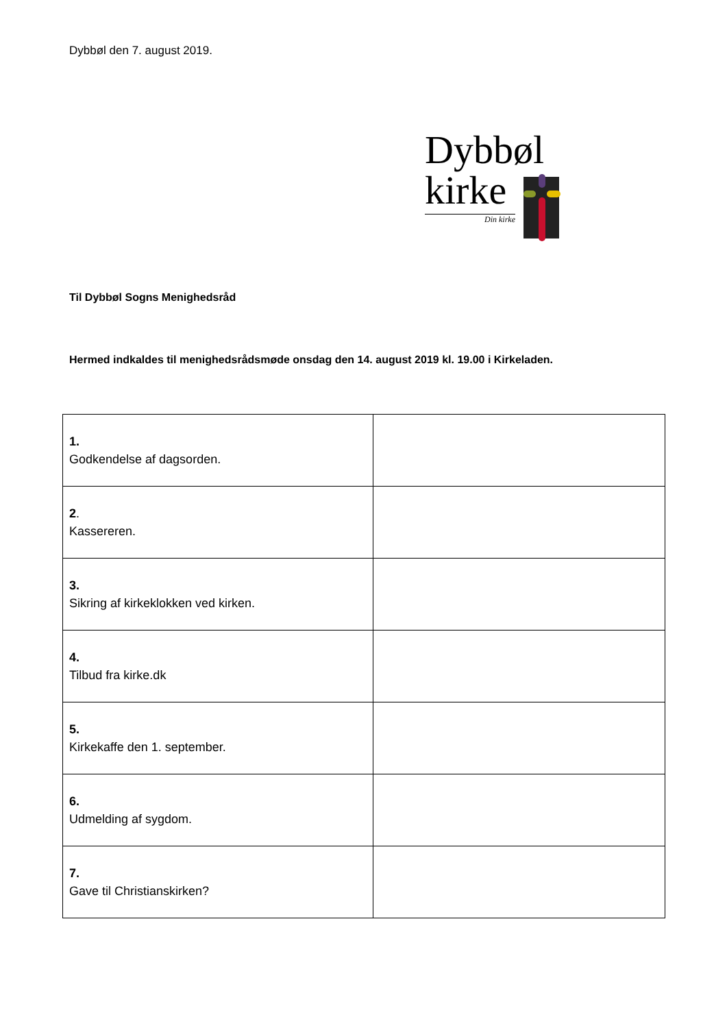Dybbøl den 7. august 2019.
Dybbøl
kirke
Din kirke
Til Dybbøl Sogns Menighedsråd
Hermed indkaldes til menighedsrådsmøde onsdag den 14. august 2019 kl. 19.00 i Kirkeladen.
| 1. Godkendelse af dagsorden. | |
| 2 . Kassereren. | |
| 3. Sikring af kirkeklokken ved kirken. | |
| 4. Tilbud fra kirke.dk | |
| 5. Kirkekaffe den 1. september. | |
| 6. Udmelding af sygdom. | |
| 7. Gave til Christianskirken? | |